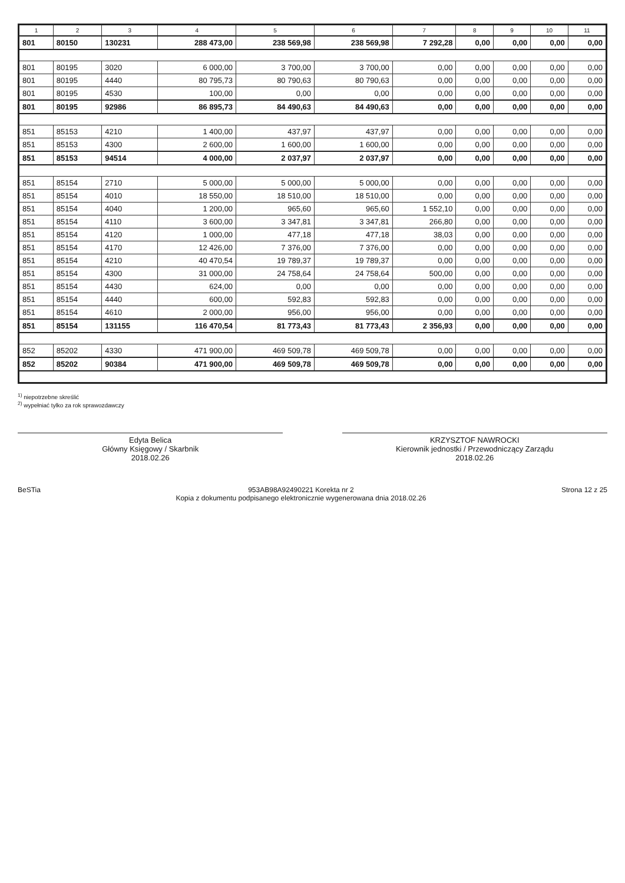| 1 | 2 | 3 | 4 | 5 | 6 | 7 | 8 | 9 | 10 | 11 |
| --- | --- | --- | --- | --- | --- | --- | --- | --- | --- | --- |
| 801 | 80150 | 130231 | 288 473,00 | 238 569,98 | 238 569,98 | 7 292,28 | 0,00 | 0,00 | 0,00 | 0,00 |
| 801 | 80195 | 3020 | 6 000,00 | 3 700,00 | 3 700,00 | 0,00 | 0,00 | 0,00 | 0,00 | 0,00 |
| 801 | 80195 | 4440 | 80 795,73 | 80 790,63 | 80 790,63 | 0,00 | 0,00 | 0,00 | 0,00 | 0,00 |
| 801 | 80195 | 4530 | 100,00 | 0,00 | 0,00 | 0,00 | 0,00 | 0,00 | 0,00 | 0,00 |
| 801 | 80195 | 92986 | 86 895,73 | 84 490,63 | 84 490,63 | 0,00 | 0,00 | 0,00 | 0,00 | 0,00 |
| 851 | 85153 | 4210 | 1 400,00 | 437,97 | 437,97 | 0,00 | 0,00 | 0,00 | 0,00 | 0,00 |
| 851 | 85153 | 4300 | 2 600,00 | 1 600,00 | 1 600,00 | 0,00 | 0,00 | 0,00 | 0,00 | 0,00 |
| 851 | 85153 | 94514 | 4 000,00 | 2 037,97 | 2 037,97 | 0,00 | 0,00 | 0,00 | 0,00 | 0,00 |
| 851 | 85154 | 2710 | 5 000,00 | 5 000,00 | 5 000,00 | 0,00 | 0,00 | 0,00 | 0,00 | 0,00 |
| 851 | 85154 | 4010 | 18 550,00 | 18 510,00 | 18 510,00 | 0,00 | 0,00 | 0,00 | 0,00 | 0,00 |
| 851 | 85154 | 4040 | 1 200,00 | 965,60 | 965,60 | 1 552,10 | 0,00 | 0,00 | 0,00 | 0,00 |
| 851 | 85154 | 4110 | 3 600,00 | 3 347,81 | 3 347,81 | 266,80 | 0,00 | 0,00 | 0,00 | 0,00 |
| 851 | 85154 | 4120 | 1 000,00 | 477,18 | 477,18 | 38,03 | 0,00 | 0,00 | 0,00 | 0,00 |
| 851 | 85154 | 4170 | 12 426,00 | 7 376,00 | 7 376,00 | 0,00 | 0,00 | 0,00 | 0,00 | 0,00 |
| 851 | 85154 | 4210 | 40 470,54 | 19 789,37 | 19 789,37 | 0,00 | 0,00 | 0,00 | 0,00 | 0,00 |
| 851 | 85154 | 4300 | 31 000,00 | 24 758,64 | 24 758,64 | 500,00 | 0,00 | 0,00 | 0,00 | 0,00 |
| 851 | 85154 | 4430 | 624,00 | 0,00 | 0,00 | 0,00 | 0,00 | 0,00 | 0,00 | 0,00 |
| 851 | 85154 | 4440 | 600,00 | 592,83 | 592,83 | 0,00 | 0,00 | 0,00 | 0,00 | 0,00 |
| 851 | 85154 | 4610 | 2 000,00 | 956,00 | 956,00 | 0,00 | 0,00 | 0,00 | 0,00 | 0,00 |
| 851 | 85154 | 131155 | 116 470,54 | 81 773,43 | 81 773,43 | 2 356,93 | 0,00 | 0,00 | 0,00 | 0,00 |
| 852 | 85202 | 4330 | 471 900,00 | 469 509,78 | 469 509,78 | 0,00 | 0,00 | 0,00 | 0,00 | 0,00 |
| 852 | 85202 | 90384 | 471 900,00 | 469 509,78 | 469 509,78 | 0,00 | 0,00 | 0,00 | 0,00 | 0,00 |
<sup>1)</sup> niepotrzebne skreślić
<sup>2)</sup> wypełniać tylko za rok sprawozdawczy
Edyta Belica
Główny Księgowy / Skarbnik
2018.02.26
KRZYSZTOF NAWROCKI
Kierownik jednostki / Przewodniczący Zarządu
2018.02.26
BeSTia 953AB98A92490221 Korekta nr 2
Kopia z dokumentu podpisanego elektronicznie wygenerowana dnia 2018.02.26 Strona 12 z 25